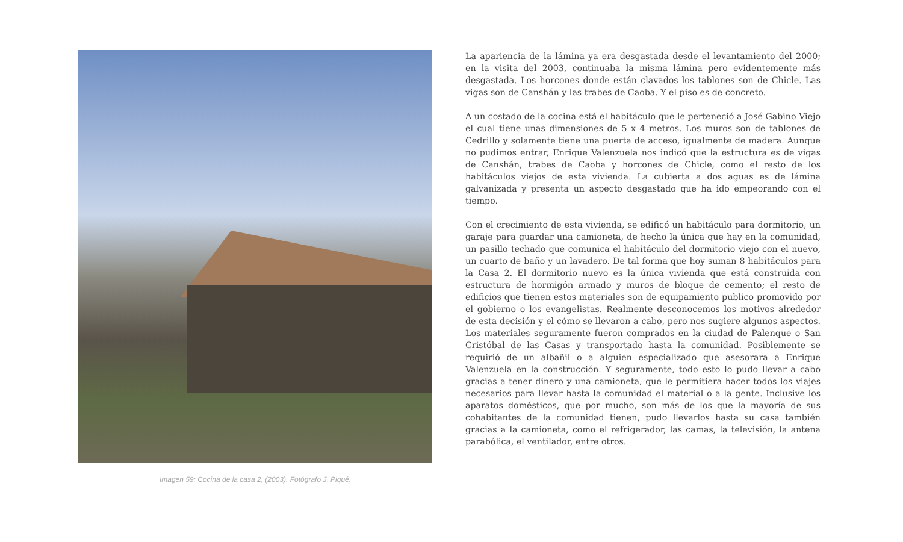Imagen 59: Cocina de la casa 2, (2003). Fotógrafo J. Piqué.
La apariencia de la lámina ya era desgastada desde el levantamiento del 2000; en la visita del 2003, continuaba la misma lámina pero evidentemente más desgastada. Los horcones donde están clavados los tablones son de Chicle. Las vigas son de Canshán y las trabes de Caoba. Y el piso es de concreto.
A un costado de la cocina está el habitáculo que le perteneció a José Gabino Viejo el cual tiene unas dimensiones de 5 x 4 metros. Los muros son de tablones de Cedrillo y solamente tiene una puerta de acceso, igualmente de madera. Aunque no pudimos entrar, Enrique Valenzuela nos indicó que la estructura es de vigas de Canshán, trabes de Caoba y horcones de Chicle, como el resto de los habitáculos viejos de esta vivienda. La cubierta a dos aguas es de lámina galvanizada y presenta un aspecto desgastado que ha ido empeorando con el tiempo.
Con el crecimiento de esta vivienda, se edificó un habitáculo para dormitorio, un garaje para guardar una camioneta, de hecho la única que hay en la comunidad, un pasillo techado que comunica el habitáculo del dormitorio viejo con el nuevo, un cuarto de baño y un lavadero. De tal forma que hoy suman 8 habitáculos para la Casa 2. El dormitorio nuevo es la única vivienda que está construida con estructura de hormigón armado y muros de bloque de cemento; el resto de edificios que tienen estos materiales son de equipamiento publico promovido por el gobierno o los evangelistas. Realmente desconocemos los motivos alrededor de esta decisión y el cómo se llevaron a cabo, pero nos sugiere algunos aspectos. Los materiales seguramente fueron comprados en la ciudad de Palenque o San Cristóbal de las Casas y transportado hasta la comunidad. Posiblemente se requirió de un albañil o a alguien especializado que asesorara a Enrique Valenzuela en la construcción. Y seguramente, todo esto lo pudo llevar a cabo gracias a tener dinero y una camioneta, que le permitiera hacer todos los viajes necesarios para llevar hasta la comunidad el material o a la gente. Inclusive los aparatos domésticos, que por mucho, son más de los que la mayoría de sus cohabitantes de la comunidad tienen, pudo llevarlos hasta su casa también gracias a la camioneta, como el refrigerador, las camas, la televisión, la antena parabólica, el ventilador, entre otros.